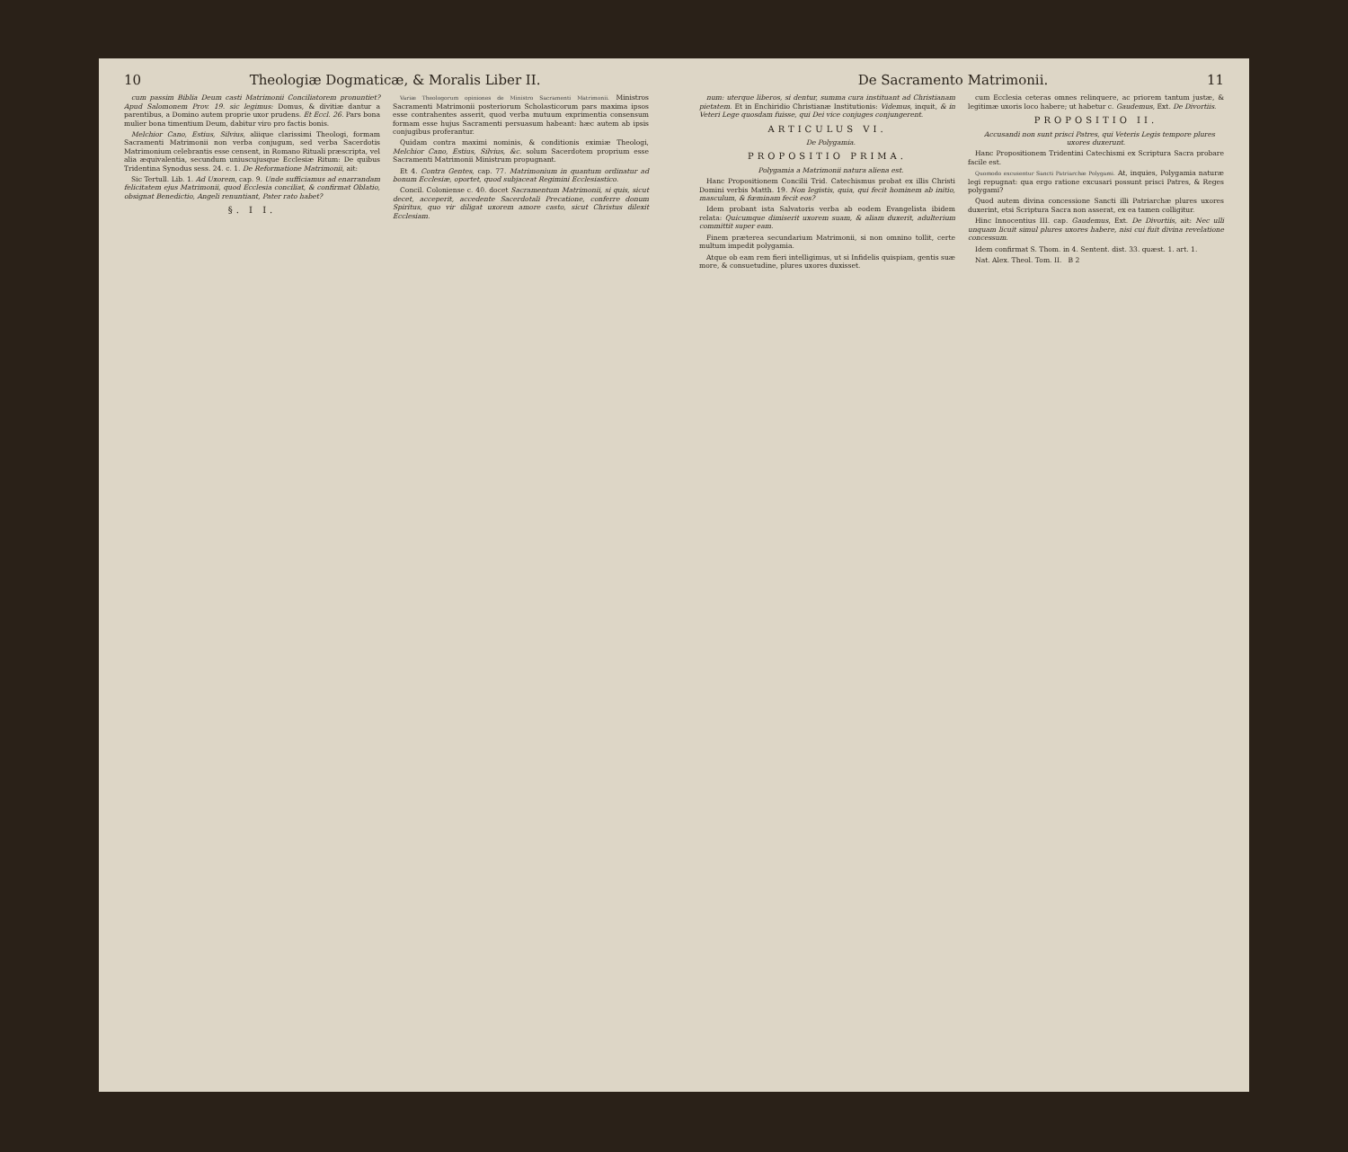10 Theologiæ Dogmaticæ, & Moralis Liber II.
cum passim Biblia Deum casti Matrimonii Conciliatorem pronuntiet? Apud Salomonem Prov. 19. sic legimus: Domus, & divitiæ dantur a parentibus, a Domino autem proprie uxor prudens. Et Eccl. 26. Pars bona mulier bona timentium Deum, dabitur viro pro factis bonis.
Melchior Cano, Estius, Silvius, aliique clarissimi Theologi, formam Sacramenti Matrimonii non verba conjugum, sed verba Sacerdotis Matrimonium celebrantis esse censent, in Romano Rituali præscripta, vel alia æquivalentia, secundum uniuscujusque Ecclesiæ Ritum: De quibus Tridentina Synodus sess. 24. c. 1. De Reformatione Matrimonii, ait:
Sic Tertull. Lib. 1. Ad Uxorem, cap. 9. Unde sufficiamus ad enarrandam felicitatem ejus Matrimonii, quod Ecclesia conciliat, & confirmat Oblatio, obsignat Benedictio, Angeli renuntiant, Pater rato habet?
§. I I.
Variæ Theologorum opiniones de Ministro Sacramenti Matrimonii. Ministros Sacramenti Matrimonii posteriorum Scholasticorum pars maxima ipsos esse contrahentes asserit, quod verba mutuum exprimentia consensum formam esse hujus Sacramenti persuasum habeant: hæc autem ab ipsis conjugibus proferantur.
Quidam contra maximi nominis, & conditionis eximiæ Theologi, Melchior Cano, Estius, Silvius, &c. solum Sacerdotem proprium esse Sacramenti Matrimonii Ministrum propugnant.
Et 4. Contra Gentes, cap. 77. Matrimonium in quantum ordinatur ad bonum Ecclesiæ, oportet, quod subjaceat Regimini Ecclesiastico.
Concil. Coloniense c. 40. docet Sacramentum Matrimonii, si quis, sicut decet, acceperit, accedente Sacerdotali Precatione, conferre donum Spiritus, quo vir diligat uxorem amore casto, sicut Christus dilexit Ecclesiam.
De Sacramento Matrimonii. 11
num: uterque liberos, si dentur, summa cura instituant ad Christianam pietatem. Et in Enchiridio Christianæ Institutionis: Videmus, inquit, & in Veteri Lege quosdam fuisse, qui Dei vice conjuges conjungerent.
ARTICULUS VI.
De Polygamia.
PROPOSITIO PRIMA.
Polygamia a Matrimonii natura aliena est.
Hanc Propositionem Concilii Trid. Catechismus probat ex illis Christi Domini verbis Matth. 19. Non legistis, quia, qui fecit hominem ab initio, masculum, & fœminam fecit eos?
Idem probant ista Salvatoris verba ab eodem Evangelista ibidem relata: Quicumque dimiserit uxorem suam, & aliam duxerit, adulterium committit super eam.
Finem præterea secundarium Matrimonii, si non omnino tollit, certe multum impedit polygamia.
Atque ob eam rem fieri intelligimus, ut si Infidelis quispiam, gentis suæ more, & consuetudine, plures uxores duxisset.
cum Ecclesia ceteras omnes relinquere, ac priorem tantum justæ, & legitimæ uxoris loco habere; ut habetur c. Gaudemus, Ext. De Divortiis.
PROPOSITIO II.
Accusandi non sunt prisci Patres, qui Veteris Legis tempore plures uxores duxerunt.
Hanc Propositionem Tridentini Catechismi ex Scriptura Sacra probare facile est.
Quomodo excusentur Sancti Patriarchæ Polygami. At, inquies, Polygamia naturæ legi repugnat: qua ergo ratione excusari possunt prisci Patres, & Reges polygami?
Quod autem divina concessione Sancti illi Patriarchæ plures uxores duxerint, etsi Scriptura Sacra non asserat, ex ea tamen colligitur.
Hinc Innocentius III. cap. Gaudemus, Ext. De Divortiis, ait: Nec ulli unquam licuit simul plures uxores habere, nisi cui fuit divina revelatione concessum.
Idem confirmat S. Thom. in 4. Sentent. dist. 33. quæst. 1. art. 1.
Nat. Alex. Theol. Tom. II. B 2